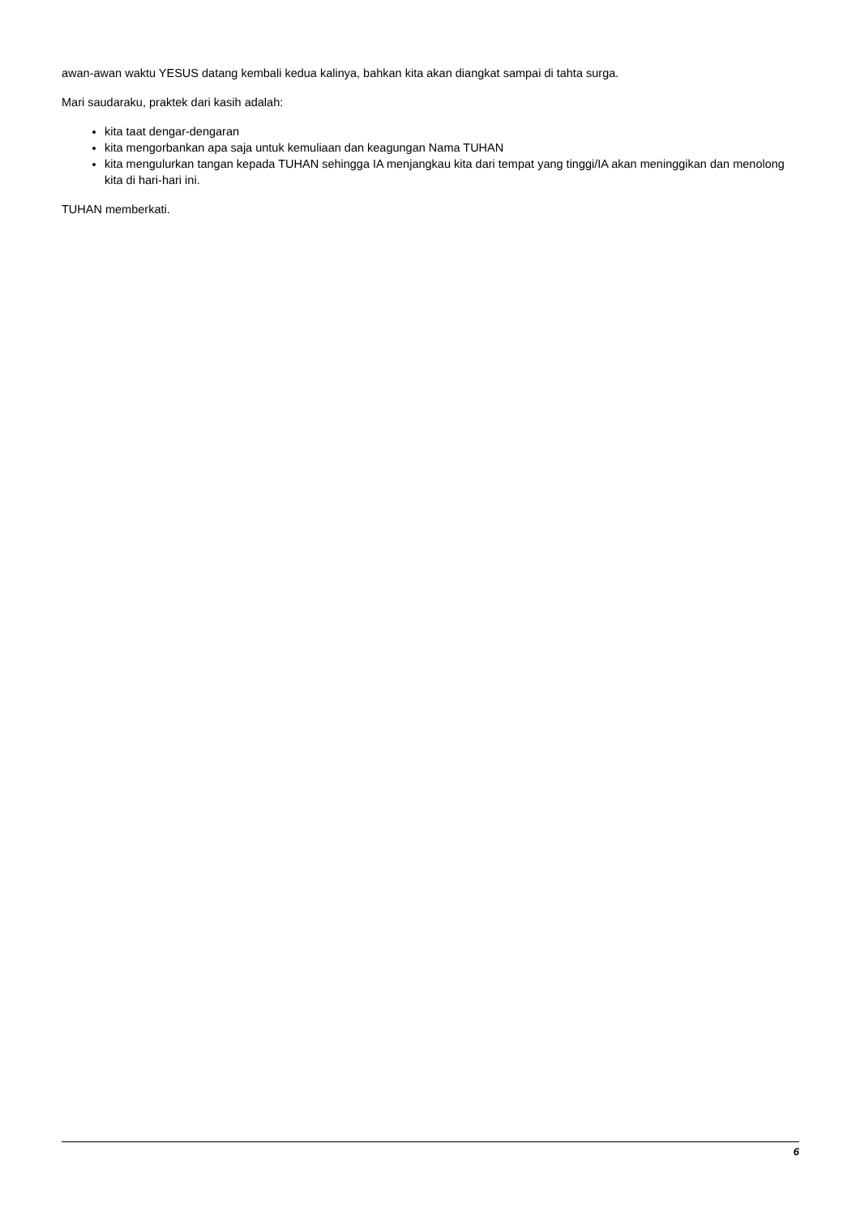awan-awan waktu YESUS datang kembali kedua kalinya, bahkan kita akan diangkat sampai di tahta surga.
Mari saudaraku, praktek dari kasih adalah:
kita taat dengar-dengaran
kita mengorbankan apa saja untuk kemuliaan dan keagungan Nama TUHAN
kita mengulurkan tangan kepada TUHAN sehingga IA menjangkau kita dari tempat yang tinggi/IA akan meninggikan dan menolong kita di hari-hari ini.
TUHAN memberkati.
6